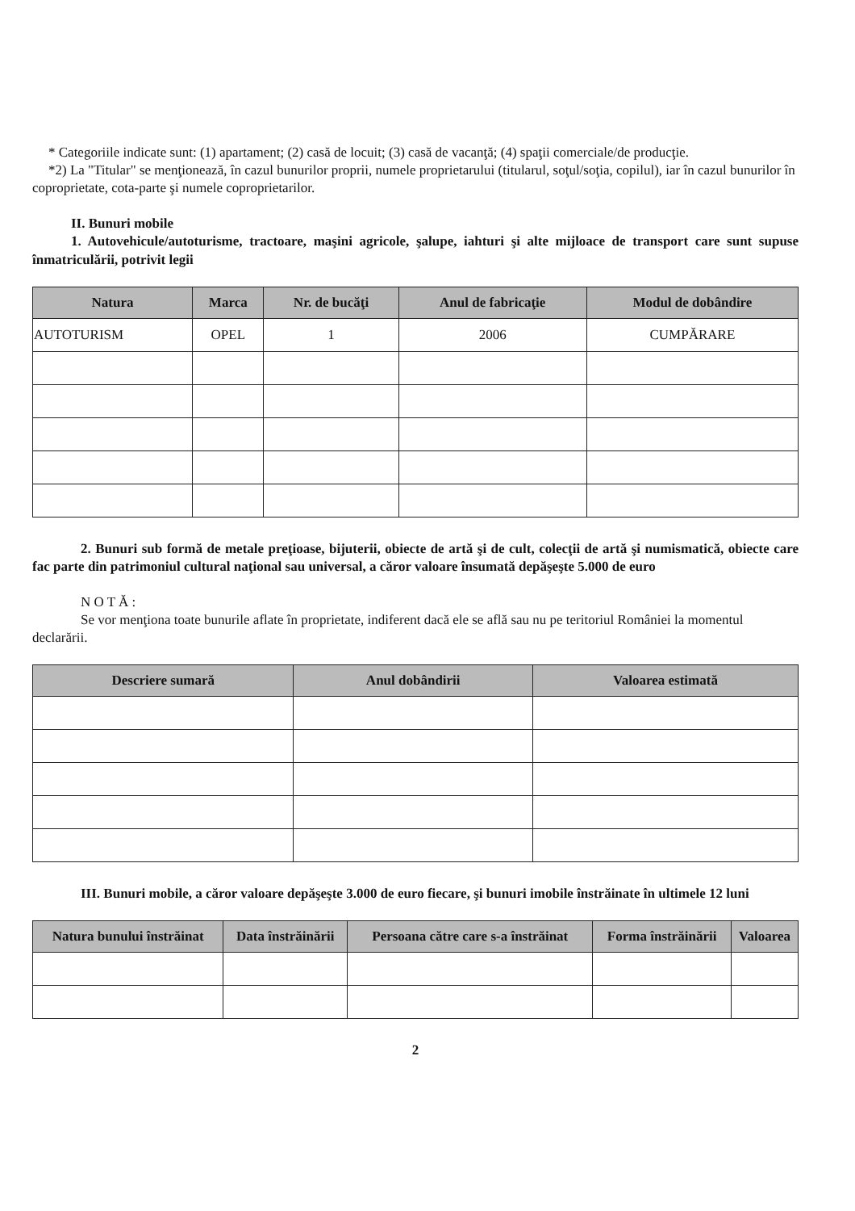* Categoriile indicate sunt: (1) apartament; (2) casă de locuit; (3) casă de vacanţă; (4) spaţii comerciale/de producţie.
*2) La "Titular" se menţionează, în cazul bunurilor proprii, numele proprietarului (titularul, soţul/soţia, copilul), iar în cazul bunurilor în coproprietate, cota-parte şi numele coproprietarilor.
II. Bunuri mobile
1. Autovehicule/autoturisme, tractoare, maşini agricole, şalupe, iahturi şi alte mijloace de transport care sunt supuse înmatriculării, potrivit legii
| Natura | Marca | Nr. de bucăţi | Anul de fabricaţie | Modul de dobândire |
| --- | --- | --- | --- | --- |
| AUTOTURISM | OPEL | 1 | 2006 | CUMPĂRARE |
2. Bunuri sub formă de metale preţioase, bijuterii, obiecte de artă şi de cult, colecţii de artă şi numismatică, obiecte care fac parte din patrimoniul cultural naţional sau universal, a căror valoare însumată depăşeşte 5.000 de euro
N O T Ă :
Se vor menţiona toate bunurile aflate în proprietate, indiferent dacă ele se află sau nu pe teritoriul României la momentul declarării.
| Descriere sumară | Anul dobândirii | Valoarea estimată |
| --- | --- | --- |
III. Bunuri mobile, a căror valoare depăşeşte 3.000 de euro fiecare, şi bunuri imobile înstrăinate în ultimele 12 luni
| Natura bunului înstrăinat | Data înstrăinării | Persoana către care s-a înstrăinat | Forma înstrăinării | Valoarea |
| --- | --- | --- | --- | --- |
2